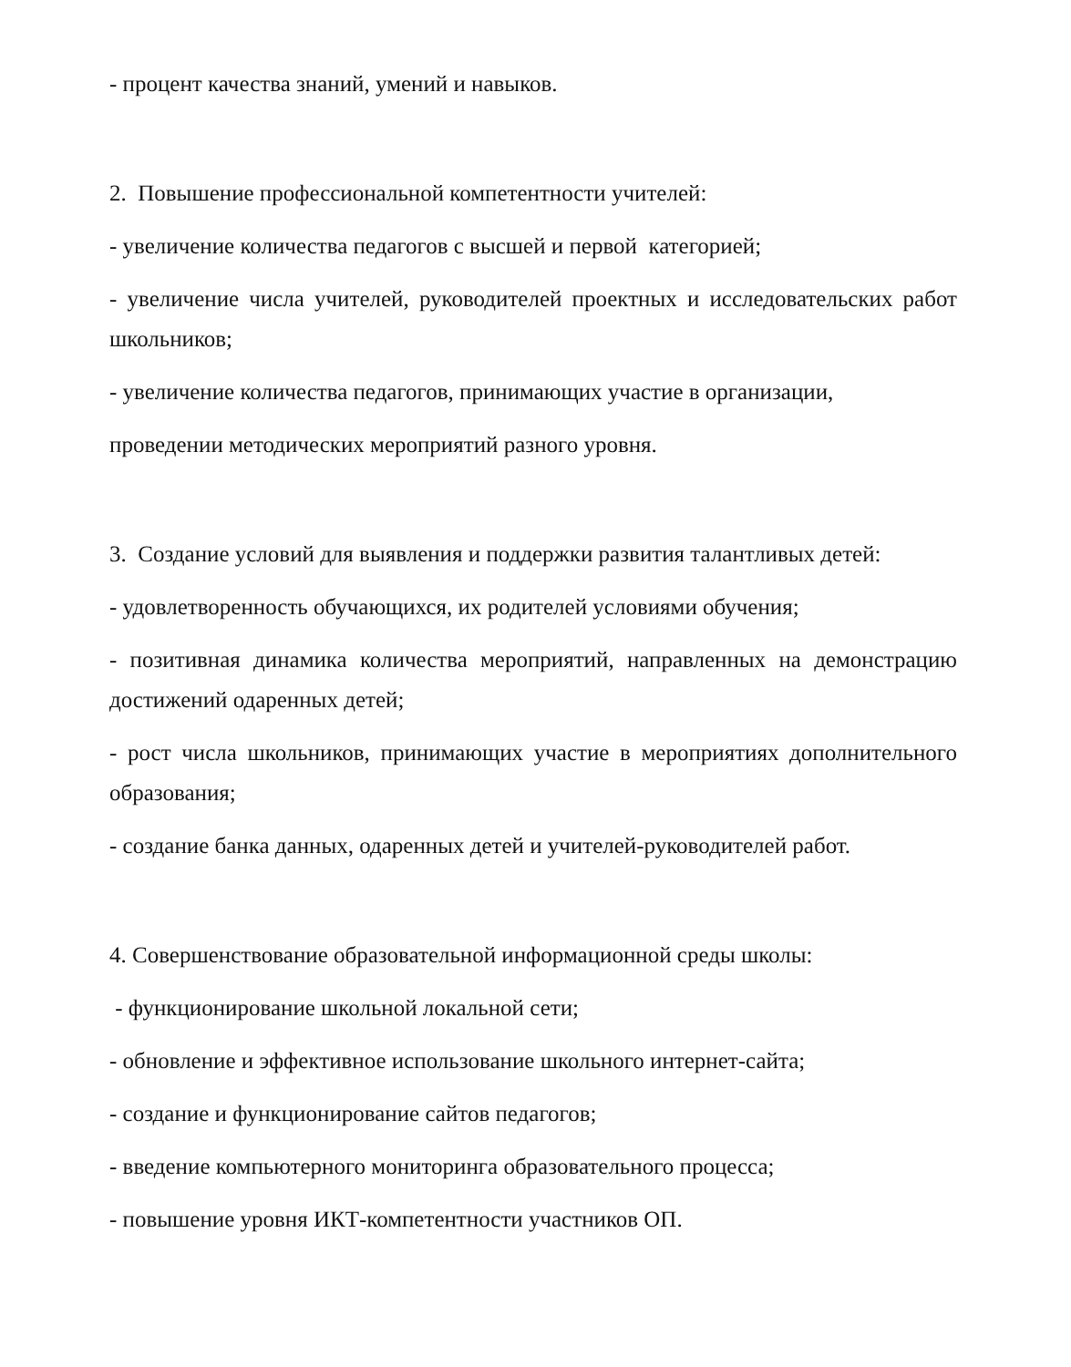- процент качества знаний, умений и навыков.
2. Повышение профессиональной компетентности учителей:
- увеличение количества педагогов с высшей и первой категорией;
- увеличение числа учителей, руководителей проектных и исследовательских работ школьников;
- увеличение количества педагогов, принимающих участие в организации,
проведении методических мероприятий разного уровня.
3. Создание условий для выявления и поддержки развития талантливых детей:
- удовлетворенность обучающихся, их родителей условиями обучения;
- позитивная динамика количества мероприятий, направленных на демонстрацию достижений одаренных детей;
- рост числа школьников, принимающих участие в мероприятиях дополнительного образования;
- создание банка данных, одаренных детей и учителей-руководителей работ.
4. Совершенствование образовательной информационной среды школы:
- функционирование школьной локальной сети;
- обновление и эффективное использование школьного интернет-сайта;
- создание и функционирование сайтов педагогов;
- введение компьютерного мониторинга образовательного процесса;
- повышение уровня ИКТ-компетентности участников ОП.